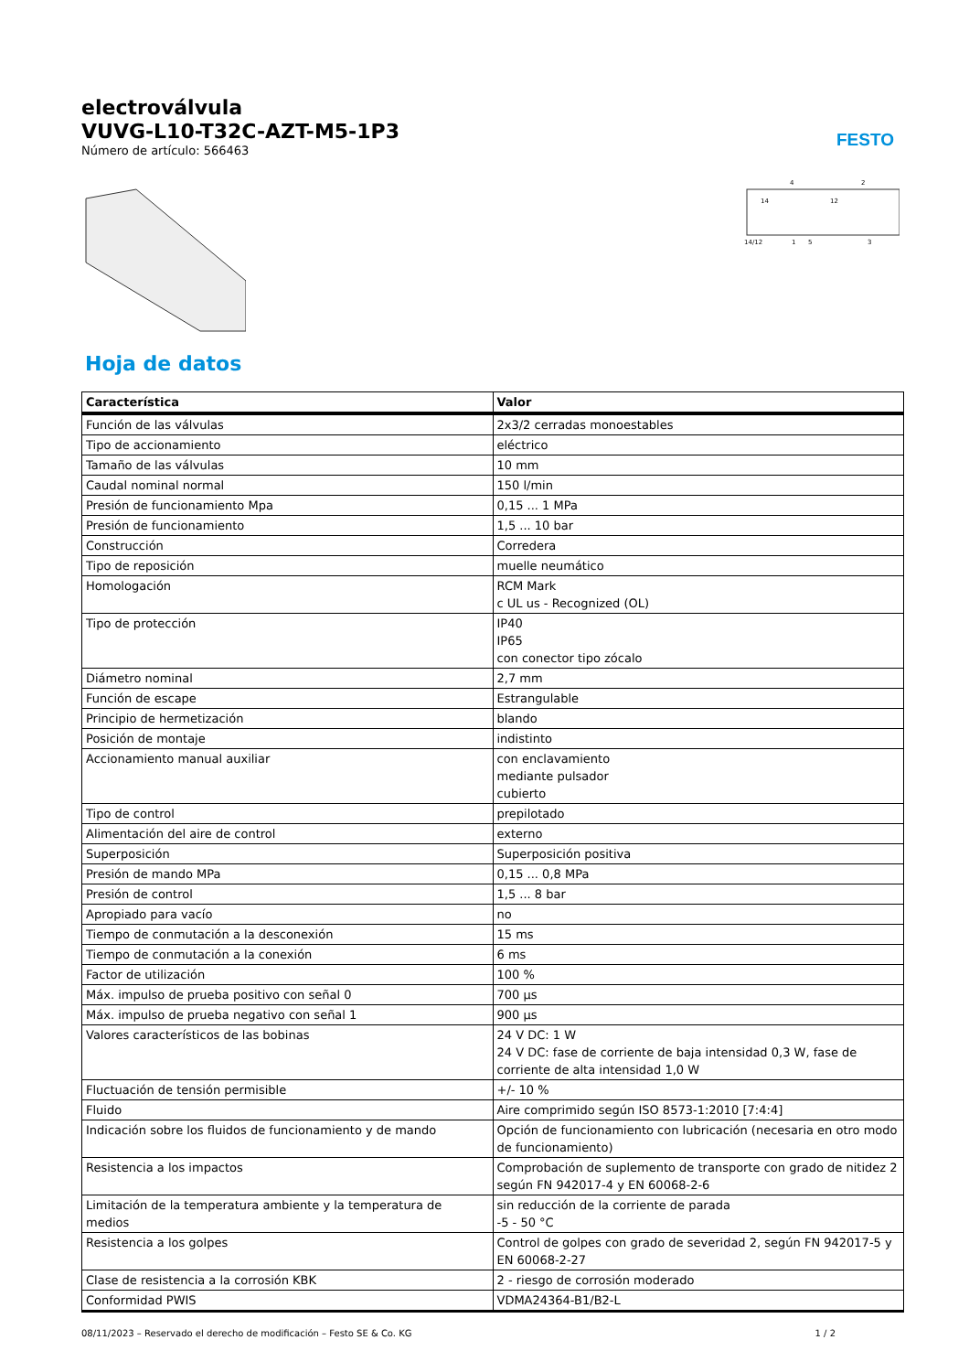FESTO
electroválvula
VUVG-L10-T32C-AZT-M5-1P3
Número de artículo: 566463
4
2
14
12
14/12
1
5
3
Hoja de datos
| Característica | Valor |
| --- | --- |
| Función de las válvulas | 2x3/2 cerradas monoestables |
| Tipo de accionamiento | eléctrico |
| Tamaño de las válvulas | 10 mm |
| Caudal nominal normal | 150 l/min |
| Presión de funcionamiento Mpa | 0,15 ... 1 MPa |
| Presión de funcionamiento | 1,5 ... 10 bar |
| Construcción | Corredera |
| Tipo de reposición | muelle neumático |
| Homologación | RCM Mark c UL us - Recognized (OL) |
| Tipo de protección | IP40 IP65 con conector tipo zócalo |
| Diámetro nominal | 2,7 mm |
| Función de escape | Estrangulable |
| Principio de hermetización | blando |
| Posición de montaje | indistinto |
| Accionamiento manual auxiliar | con enclavamiento mediante pulsador cubierto |
| Tipo de control | prepilotado |
| Alimentación del aire de control | externo |
| Superposición | Superposición positiva |
| Presión de mando MPa | 0,15 ... 0,8 MPa |
| Presión de control | 1,5 ... 8 bar |
| Apropiado para vacío | no |
| Tiempo de conmutación a la desconexión | 15 ms |
| Tiempo de conmutación a la conexión | 6 ms |
| Factor de utilización | 100 % |
| Máx. impulso de prueba positivo con señal 0 | 700 µs |
| Máx. impulso de prueba negativo con señal 1 | 900 µs |
| Valores característicos de las bobinas | 24 V DC: 1 W 24 V DC: fase de corriente de baja intensidad 0,3 W, fase de corriente de alta intensidad 1,0 W |
| Fluctuación de tensión permisible | +/- 10 % |
| Fluido | Aire comprimido según ISO 8573-1:2010 [7:4:4] |
| Indicación sobre los fluidos de funcionamiento y de mando | Opción de funcionamiento con lubricación (necesaria en otro modo de funcionamiento) |
| Resistencia a los impactos | Comprobación de suplemento de transporte con grado de nitidez 2 según FN 942017-4 y EN 60068-2-6 |
| Limitación de la temperatura ambiente y la temperatura de medios | sin reducción de la corriente de parada -5 - 50 °C |
| Resistencia a los golpes | Control de golpes con grado de severidad 2, según FN 942017-5 y EN 60068-2-27 |
| Clase de resistencia a la corrosión KBK | 2 - riesgo de corrosión moderado |
| Conformidad PWIS | VDMA24364-B1/B2-L |
08/11/2023 – Reservado el derecho de modificación – Festo SE & Co. KG 1 / 2